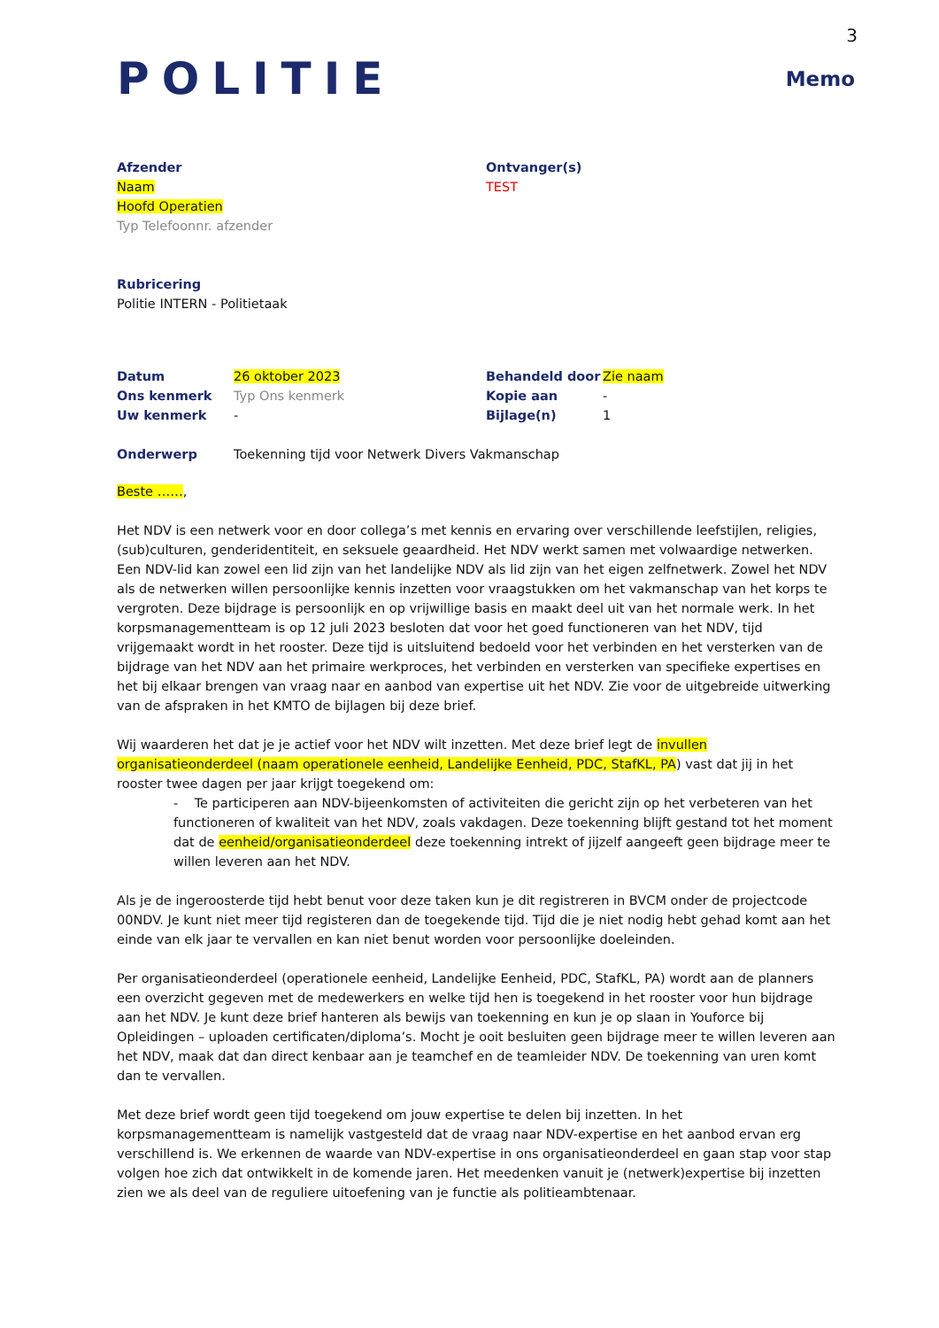3
POLITIE
Memo
Afzender
Naam
Hoofd Operatien
Typ Telefoonnr. afzender
Ontvanger(s)
TEST
Rubricering
Politie INTERN - Politietaak
Datum 26 oktober 2023 Behandeld door Zie naam
Ons kenmerk Typ Ons kenmerk Kopie aan -
Uw kenmerk - Bijlage(n) 1
Onderwerp Toekenning tijd voor Netwerk Divers Vakmanschap
Beste ……,
Het NDV is een netwerk voor en door collega’s met kennis en ervaring over verschillende leefstijlen, religies, (sub)culturen, genderidentiteit, en seksuele geaardheid. Het NDV werkt samen met volwaardige netwerken. Een NDV-lid kan zowel een lid zijn van het landelijke NDV als lid zijn van het eigen zelfnetwerk. Zowel het NDV als de netwerken willen persoonlijke kennis inzetten voor vraagstukken om het vakmanschap van het korps te vergroten. Deze bijdrage is persoonlijk en op vrijwillige basis en maakt deel uit van het normale werk. In het korpsmanagementteam is op 12 juli 2023 besloten dat voor het goed functioneren van het NDV, tijd vrijgemaakt wordt in het rooster. Deze tijd is uitsluitend bedoeld voor het verbinden en het versterken van de bijdrage van het NDV aan het primaire werkproces, het verbinden en versterken van specifieke expertises en het bij elkaar brengen van vraag naar en aanbod van expertise uit het NDV. Zie voor de uitgebreide uitwerking van de afspraken in het KMTO de bijlagen bij deze brief.
Wij waarderen het dat je je actief voor het NDV wilt inzetten. Met deze brief legt de invullen organisatieonderdeel (naam operationele eenheid, Landelijke Eenheid, PDC, StafKL, PA) vast dat jij in het rooster twee dagen per jaar krijgt toegekend om:
- Te participeren aan NDV-bijeenkomsten of activiteiten die gericht zijn op het verbeteren van het functioneren of kwaliteit van het NDV, zoals vakdagen. Deze toekenning blijft gestand tot het moment dat de eenheid/organisatieonderdeel deze toekenning intrekt of jijzelf aangeeft geen bijdrage meer te willen leveren aan het NDV.
Als je de ingeroosterde tijd hebt benut voor deze taken kun je dit registreren in BVCM onder de projectcode 00NDV. Je kunt niet meer tijd registeren dan de toegekende tijd. Tijd die je niet nodig hebt gehad komt aan het einde van elk jaar te vervallen en kan niet benut worden voor persoonlijke doeleinden.
Per organisatieonderdeel (operationele eenheid, Landelijke Eenheid, PDC, StafKL, PA) wordt aan de planners een overzicht gegeven met de medewerkers en welke tijd hen is toegekend in het rooster voor hun bijdrage aan het NDV. Je kunt deze brief hanteren als bewijs van toekenning en kun je op slaan in Youforce bij Opleidingen – uploaden certificaten/diploma’s. Mocht je ooit besluiten geen bijdrage meer te willen leveren aan het NDV, maak dat dan direct kenbaar aan je teamchef en de teamleider NDV. De toekenning van uren komt dan te vervallen.
Met deze brief wordt geen tijd toegekend om jouw expertise te delen bij inzetten. In het korpsmanagementteam is namelijk vastgesteld dat de vraag naar NDV-expertise en het aanbod ervan erg verschillend is. We erkennen de waarde van NDV-expertise in ons organisatieonderdeel en gaan stap voor stap volgen hoe zich dat ontwikkelt in de komende jaren. Het meedenken vanuit je (netwerk)expertise bij inzetten zien we als deel van de reguliere uitoefening van je functie als politieambtenaar.